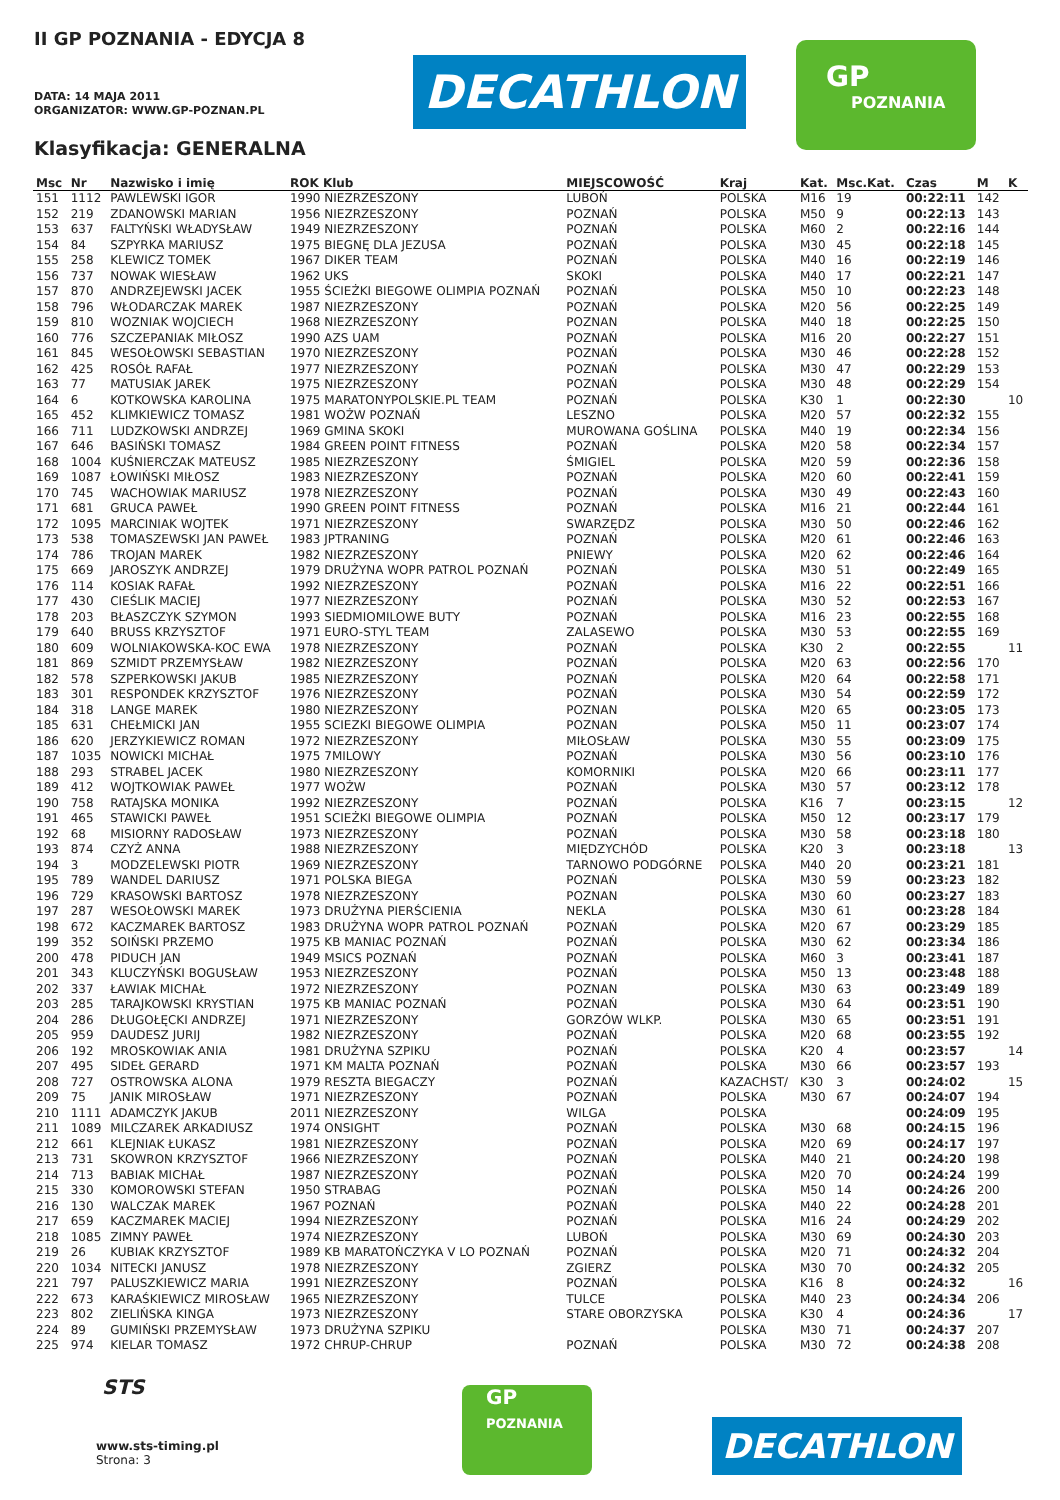II GP POZNANIA - EDYCJA 8
DATA: 14 MAJA 2011
ORGANIZATOR: WWW.GP-POZNAN.PL
Klasyfikacja: GENERALNA
DECATHLON
GP
POZNANIA
| Msc | Nr | Nazwisko i imię | ROK Klub | MIEJSCOWOŚĆ | Kraj | Kat. | Msc.Kat. | Czas | M | K |
| --- | --- | --- | --- | --- | --- | --- | --- | --- | --- | --- |
| 151 | 1112 | PAWLEWSKI IGOR | 1990 NIEZRZESZONY | LUBOŃ | POLSKA | M16 | 19 | 00:22:11 | 142 | |
| 152 | 219 | ZDANOWSKI MARIAN | 1956 NIEZRZESZONY | POZNAŃ | POLSKA | M50 | 9 | 00:22:13 | 143 | |
| 153 | 637 | FALTYŃSKI WŁADYSŁAW | 1949 NIEZRZESZONY | POZNAŃ | POLSKA | M60 | 2 | 00:22:16 | 144 | |
| 154 | 84 | SZPYRKA MARIUSZ | 1975 BIEGNĘ DLA JEZUSA | POZNAŃ | POLSKA | M30 | 45 | 00:22:18 | 145 | |
| 155 | 258 | KLEWICZ TOMEK | 1967 DIKER TEAM | POZNAŃ | POLSKA | M40 | 16 | 00:22:19 | 146 | |
| 156 | 737 | NOWAK WIESŁAW | 1962 UKS | SKOKI | POLSKA | M40 | 17 | 00:22:21 | 147 | |
| 157 | 870 | ANDRZEJEWSKI JACEK | 1955 ŚCIEŻKI BIEGOWE OLIMPIA POZNAŃ | POZNAŃ | POLSKA | M50 | 10 | 00:22:23 | 148 | |
| 158 | 796 | WŁODARCZAK MAREK | 1987 NIEZRZESZONY | POZNAŃ | POLSKA | M20 | 56 | 00:22:25 | 149 | |
| 159 | 810 | WOZNIAK WOJCIECH | 1968 NIEZRZESZONY | POZNAN | POLSKA | M40 | 18 | 00:22:25 | 150 | |
| 160 | 776 | SZCZEPANIAK MIŁOSZ | 1990 AZS UAM | POZNAŃ | POLSKA | M16 | 20 | 00:22:27 | 151 | |
| 161 | 845 | WESOŁOWSKI SEBASTIAN | 1970 NIEZRZESZONY | POZNAŃ | POLSKA | M30 | 46 | 00:22:28 | 152 | |
| 162 | 425 | ROSÓŁ RAFAŁ | 1977 NIEZRZESZONY | POZNAŃ | POLSKA | M30 | 47 | 00:22:29 | 153 | |
| 163 | 77 | MATUSIAK JAREK | 1975 NIEZRZESZONY | POZNAŃ | POLSKA | M30 | 48 | 00:22:29 | 154 | |
| 164 | 6 | KOTKOWSKA KAROLINA | 1975 MARATONYPOLSKIE.PL TEAM | POZNAŃ | POLSKA | K30 | 1 | 00:22:30 | | 10 |
| 165 | 452 | KLIMKIEWICZ TOMASZ | 1981 WOŻW POZNAŃ | LESZNO | POLSKA | M20 | 57 | 00:22:32 | 155 | |
| 166 | 711 | LUDZKOWSKI ANDRZEJ | 1969 GMINA SKOKI | MUROWANA GOŚLINA | POLSKA | M40 | 19 | 00:22:34 | 156 | |
| 167 | 646 | BASIŃSKI TOMASZ | 1984 GREEN POINT FITNESS | POZNAŃ | POLSKA | M20 | 58 | 00:22:34 | 157 | |
| 168 | 1004 | KUŚNIERCZAK MATEUSZ | 1985 NIEZRZESZONY | ŚMIGIEL | POLSKA | M20 | 59 | 00:22:36 | 158 | |
| 169 | 1087 | ŁOWIŃSKI MIŁOSZ | 1983 NIEZRZESZONY | POZNAŃ | POLSKA | M20 | 60 | 00:22:41 | 159 | |
| 170 | 745 | WACHOWIAK MARIUSZ | 1978 NIEZRZESZONY | POZNAŃ | POLSKA | M30 | 49 | 00:22:43 | 160 | |
| 171 | 681 | GRUCA PAWEŁ | 1990 GREEN POINT FITNESS | POZNAŃ | POLSKA | M16 | 21 | 00:22:44 | 161 | |
| 172 | 1095 | MARCINIAK WOJTEK | 1971 NIEZRZESZONY | SWARZĘDZ | POLSKA | M30 | 50 | 00:22:46 | 162 | |
| 173 | 538 | TOMASZEWSKI JAN PAWEŁ | 1983 JPTRANING | POZNAŃ | POLSKA | M20 | 61 | 00:22:46 | 163 | |
| 174 | 786 | TROJAN MAREK | 1982 NIEZRZESZONY | PNIEWY | POLSKA | M20 | 62 | 00:22:46 | 164 | |
| 175 | 669 | JAROSZYK ANDRZEJ | 1979 DRUŻYNA WOPR PATROL POZNAŃ | POZNAŃ | POLSKA | M30 | 51 | 00:22:49 | 165 | |
| 176 | 114 | KOSIAK RAFAŁ | 1992 NIEZRZESZONY | POZNAŃ | POLSKA | M16 | 22 | 00:22:51 | 166 | |
| 177 | 430 | CIEŚLIK MACIEJ | 1977 NIEZRZESZONY | POZNAŃ | POLSKA | M30 | 52 | 00:22:53 | 167 | |
| 178 | 203 | BŁASZCZYK SZYMON | 1993 SIEDMIOMILOWE BUTY | POZNAŃ | POLSKA | M16 | 23 | 00:22:55 | 168 | |
| 179 | 640 | BRUSS KRZYSZTOF | 1971 EURO-STYL TEAM | ZALASEWO | POLSKA | M30 | 53 | 00:22:55 | 169 | |
| 180 | 609 | WOLNIAKOWSKA-KOC EWA | 1978 NIEZRZESZONY | POZNAŃ | POLSKA | K30 | 2 | 00:22:55 | | 11 |
| 181 | 869 | SZMIDT PRZEMYSŁAW | 1982 NIEZRZESZONY | POZNAŃ | POLSKA | M20 | 63 | 00:22:56 | 170 | |
| 182 | 578 | SZPERKOWSKI JAKUB | 1985 NIEZRZESZONY | POZNAŃ | POLSKA | M20 | 64 | 00:22:58 | 171 | |
| 183 | 301 | RESPONDEK KRZYSZTOF | 1976 NIEZRZESZONY | POZNAŃ | POLSKA | M30 | 54 | 00:22:59 | 172 | |
| 184 | 318 | LANGE MAREK | 1980 NIEZRZESZONY | POZNAN | POLSKA | M20 | 65 | 00:23:05 | 173 | |
| 185 | 631 | CHEŁMICKI JAN | 1955 SCIEZKI BIEGOWE OLIMPIA | POZNAN | POLSKA | M50 | 11 | 00:23:07 | 174 | |
| 186 | 620 | JERZYKIEWICZ ROMAN | 1972 NIEZRZESZONY | MIŁOSŁAW | POLSKA | M30 | 55 | 00:23:09 | 175 | |
| 187 | 1035 | NOWICKI MICHAŁ | 1975 7MILOWY | POZNAŃ | POLSKA | M30 | 56 | 00:23:10 | 176 | |
| 188 | 293 | STRABEL JACEK | 1980 NIEZRZESZONY | KOMORNIKI | POLSKA | M20 | 66 | 00:23:11 | 177 | |
| 189 | 412 | WOJTKOWIAK PAWEŁ | 1977 WOŻW | POZNAŃ | POLSKA | M30 | 57 | 00:23:12 | 178 | |
| 190 | 758 | RATAJSKA MONIKA | 1992 NIEZRZESZONY | POZNAŃ | POLSKA | K16 | 7 | 00:23:15 | | 12 |
| 191 | 465 | STAWICKI PAWEŁ | 1951 SCIEŻKI BIEGOWE OLIMPIA | POZNAŃ | POLSKA | M50 | 12 | 00:23:17 | 179 | |
| 192 | 68 | MISIORNY RADOSŁAW | 1973 NIEZRZESZONY | POZNAŃ | POLSKA | M30 | 58 | 00:23:18 | 180 | |
| 193 | 874 | CZYŻ ANNA | 1988 NIEZRZESZONY | MIĘDZYCHÓD | POLSKA | K20 | 3 | 00:23:18 | | 13 |
| 194 | 3 | MODZELEWSKI PIOTR | 1969 NIEZRZESZONY | TARNOWO PODGÓRNE | POLSKA | M40 | 20 | 00:23:21 | 181 | |
| 195 | 789 | WANDEL DARIUSZ | 1971 POLSKA BIEGA | POZNAŃ | POLSKA | M30 | 59 | 00:23:23 | 182 | |
| 196 | 729 | KRASOWSKI BARTOSZ | 1978 NIEZRZESZONY | POZNAN | POLSKA | M30 | 60 | 00:23:27 | 183 | |
| 197 | 287 | WESOŁOWSKI MAREK | 1973 DRUŻYNA PIERŚCIENIA | NEKLA | POLSKA | M30 | 61 | 00:23:28 | 184 | |
| 198 | 672 | KACZMAREK BARTOSZ | 1983 DRUŻYNA WOPR PATROL POZNAŃ | POZNAŃ | POLSKA | M20 | 67 | 00:23:29 | 185 | |
| 199 | 352 | SOIŃSKI PRZEMO | 1975 KB MANIAC POZNAŃ | POZNAŃ | POLSKA | M30 | 62 | 00:23:34 | 186 | |
| 200 | 478 | PIDUCH JAN | 1949 MSICS POZNAŃ | POZNAŃ | POLSKA | M60 | 3 | 00:23:41 | 187 | |
| 201 | 343 | KLUCZYŃSKI BOGUSŁAW | 1953 NIEZRZESZONY | POZNAŃ | POLSKA | M50 | 13 | 00:23:48 | 188 | |
| 202 | 337 | ŁAWIAK MICHAŁ | 1972 NIEZRZESZONY | POZNAN | POLSKA | M30 | 63 | 00:23:49 | 189 | |
| 203 | 285 | TARAJKOWSKI KRYSTIAN | 1975 KB MANIAC POZNAŃ | POZNAŃ | POLSKA | M30 | 64 | 00:23:51 | 190 | |
| 204 | 286 | DŁUGOŁĘCKI ANDRZEJ | 1971 NIEZRZESZONY | GORZÓW WLKP. | POLSKA | M30 | 65 | 00:23:51 | 191 | |
| 205 | 959 | DAUDESZ JURIJ | 1982 NIEZRZESZONY | POZNAŃ | POLSKA | M20 | 68 | 00:23:55 | 192 | |
| 206 | 192 | MROSKOWIAK ANIA | 1981 DRUŻYNA SZPIKU | POZNAŃ | POLSKA | K20 | 4 | 00:23:57 | | 14 |
| 207 | 495 | SIDEŁ GERARD | 1971 KM MALTA POZNAŃ | POZNAŃ | POLSKA | M30 | 66 | 00:23:57 | 193 | |
| 208 | 727 | OSTROWSKA ALONA | 1979 RESZTA BIEGACZY | POZNAŃ | KAZACHST/ | K30 | 3 | 00:24:02 | | 15 |
| 209 | 75 | JANIK MIROSŁAW | 1971 NIEZRZESZONY | POZNAŃ | POLSKA | M30 | 67 | 00:24:07 | 194 | |
| 210 | 1111 | ADAMCZYK JAKUB | 2011 NIEZRZESZONY | WILGA | POLSKA | | | 00:24:09 | 195 | |
| 211 | 1089 | MILCZAREK ARKADIUSZ | 1974 ONSIGHT | POZNAŃ | POLSKA | M30 | 68 | 00:24:15 | 196 | |
| 212 | 661 | KLEJNIAK ŁUKASZ | 1981 NIEZRZESZONY | POZNAŃ | POLSKA | M20 | 69 | 00:24:17 | 197 | |
| 213 | 731 | SKOWRON KRZYSZTOF | 1966 NIEZRZESZONY | POZNAŃ | POLSKA | M40 | 21 | 00:24:20 | 198 | |
| 214 | 713 | BABIAK MICHAŁ | 1987 NIEZRZESZONY | POZNAŃ | POLSKA | M20 | 70 | 00:24:24 | 199 | |
| 215 | 330 | KOMOROWSKI STEFAN | 1950 STRABAG | POZNAŃ | POLSKA | M50 | 14 | 00:24:26 | 200 | |
| 216 | 130 | WALCZAK MAREK | 1967 POZNAŃ | POZNAŃ | POLSKA | M40 | 22 | 00:24:28 | 201 | |
| 217 | 659 | KACZMAREK MACIEJ | 1994 NIEZRZESZONY | POZNAŃ | POLSKA | M16 | 24 | 00:24:29 | 202 | |
| 218 | 1085 | ZIMNY PAWEŁ | 1974 NIEZRZESZONY | LUBOŃ | POLSKA | M30 | 69 | 00:24:30 | 203 | |
| 219 | 26 | KUBIAK KRZYSZTOF | 1989 KB MARATOŃCZYKA V LO POZNAŃ | POZNAŃ | POLSKA | M20 | 71 | 00:24:32 | 204 | |
| 220 | 1034 | NITECKI JANUSZ | 1978 NIEZRZESZONY | ZGIERZ | POLSKA | M30 | 70 | 00:24:32 | 205 | |
| 221 | 797 | PALUSZKIEWICZ MARIA | 1991 NIEZRZESZONY | POZNAŃ | POLSKA | K16 | 8 | 00:24:32 | | 16 |
| 222 | 673 | KARAŚKIEWICZ MIROSŁAW | 1965 NIEZRZESZONY | TULCE | POLSKA | M40 | 23 | 00:24:34 | 206 | |
| 223 | 802 | ZIELIŃSKA KINGA | 1973 NIEZRZESZONY | STARE OBORZYSKA | POLSKA | K30 | 4 | 00:24:36 | | 17 |
| 224 | 89 | GUMIŃSKI PRZEMYSŁAW | 1973 DRUŻYNA SZPIKU | | POLSKA | M30 | 71 | 00:24:37 | 207 | |
| 225 | 974 | KIELAR TOMASZ | 1972 CHRUP-CHRUP | POZNAŃ | POLSKA | M30 | 72 | 00:24:38 | 208 | |
STS
www.sts-timing.pl
Strona: 3
GP
POZNANIA
DECATHLON